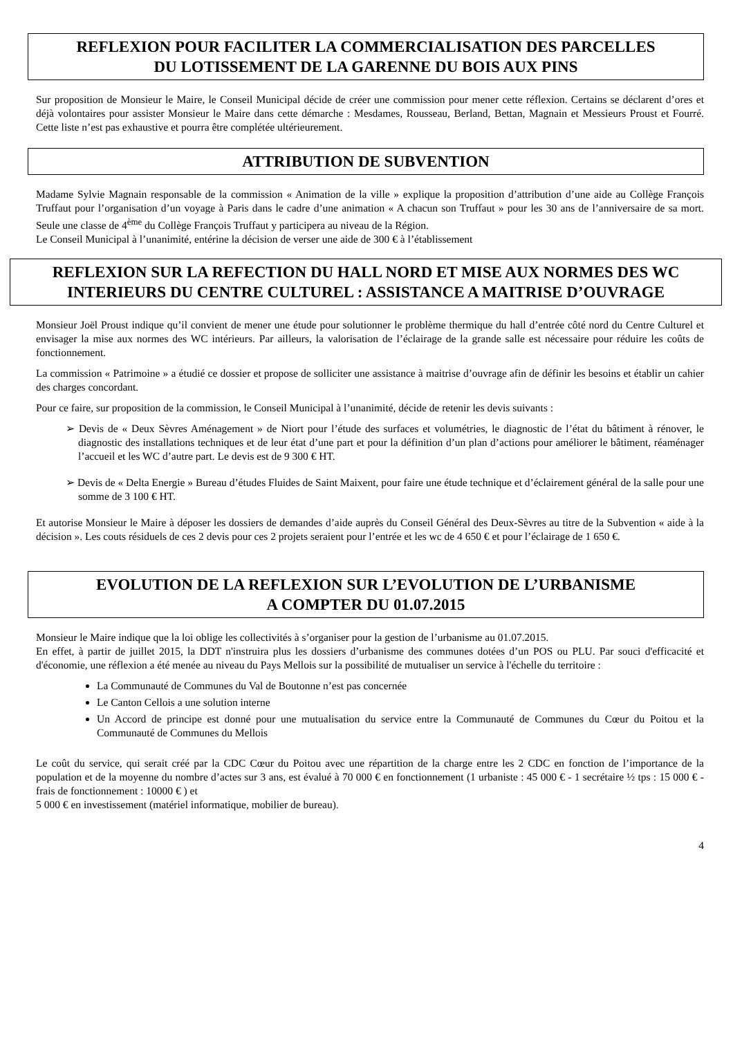REFLEXION POUR FACILITER LA COMMERCIALISATION DES PARCELLES
DU LOTISSEMENT DE LA GARENNE DU BOIS AUX PINS
Sur proposition de Monsieur le Maire, le Conseil Municipal décide de créer une commission pour mener cette réflexion. Certains se déclarent d’ores et déjà volontaires pour assister Monsieur le Maire dans cette démarche : Mesdames, Rousseau, Berland, Bettan, Magnain et Messieurs Proust et Fourré. Cette liste n’est pas exhaustive et pourra être complétée ultérieurement.
ATTRIBUTION DE SUBVENTION
Madame Sylvie Magnain responsable de la commission « Animation de la ville » explique la proposition d’attribution d’une aide au Collège François Truffaut pour l’organisation d’un voyage à Paris dans le cadre d’une animation « A chacun son Truffaut » pour les 30 ans de l’anniversaire de sa mort. Seule une classe de 4<sup>ème</sup> du Collège François Truffaut y participera au niveau de la Région.
Le Conseil Municipal à l’unanimité, entérine la décision de verser une aide de 300 € à l’établissement
REFLEXION SUR LA REFECTION DU HALL NORD ET MISE AUX NORMES DES WC INTERIEURS DU CENTRE CULTUREL : ASSISTANCE A MAITRISE D’OUVRAGE
Monsieur Joël Proust indique qu’il convient de mener une étude pour solutionner le problème thermique du hall d’entrée côté nord du Centre Culturel et envisager la mise aux normes des WC intérieurs. Par ailleurs, la valorisation de l’éclairage de la grande salle est nécessaire pour réduire les coûts de fonctionnement.
La commission « Patrimoine » a étudié ce dossier et propose de solliciter une assistance à maitrise d’ouvrage afin de définir les besoins et établir un cahier des charges concordant.
Pour ce faire, sur proposition de la commission, le Conseil Municipal à l’unanimité, décide de retenir les devis suivants :
➢ Devis de « Deux Sèvres Aménagement » de Niort pour l’étude des surfaces et volumétries, le diagnostic de l’état du bâtiment à rénover, le diagnostic des installations techniques et de leur état d’une part et pour la définition d’un plan d’actions pour améliorer le bâtiment, réaménager l’accueil et les WC d’autre part. Le devis est de 9 300 € HT.
➢ Devis de « Delta Energie » Bureau d’études Fluides de Saint Maixent, pour faire une étude technique et d’éclairement général de la salle pour une somme de 3 100 € HT.
Et autorise Monsieur le Maire à déposer les dossiers de demandes d’aide auprès du Conseil Général des Deux-Sèvres au titre de la Subvention « aide à la décision ». Les couts résiduels de ces 2 devis pour ces 2 projets seraient pour l’entrée et les wc de 4 650 € et pour l’éclairage de 1 650 €.
EVOLUTION DE LA REFLEXION SUR L’EVOLUTION DE L’URBANISME
A COMPTER DU 01.07.2015
Monsieur le Maire indique que la loi oblige les collectivités à s’organiser pour la gestion de l’urbanisme au 01.07.2015.
En effet, à partir de juillet 2015, la DDT n'instruira plus les dossiers d’urbanisme des communes dotées d’un POS ou PLU. Par souci d'efficacité et d'économie, une réflexion a été menée au niveau du Pays Mellois sur la possibilité de mutualiser un service à l'échelle du territoire :
La Communauté de Communes du Val de Boutonne n’est pas concernée
Le Canton Cellois a une solution interne
Un Accord de principe est donné pour une mutualisation du service entre la Communauté de Communes du Cœur du Poitou et la Communauté de Communes du Mellois
Le coût du service, qui serait créé par la CDC Cœur du Poitou avec une répartition de la charge entre les 2 CDC en fonction de l’importance de la population et de la moyenne du nombre d’actes sur 3 ans, est évalué à 70 000 € en fonctionnement (1 urbaniste : 45 000 € - 1 secrétaire ½ tps : 15 000 € - frais de fonctionnement : 10000 € ) et
5 000 € en investissement (matériel informatique, mobilier de bureau).
4